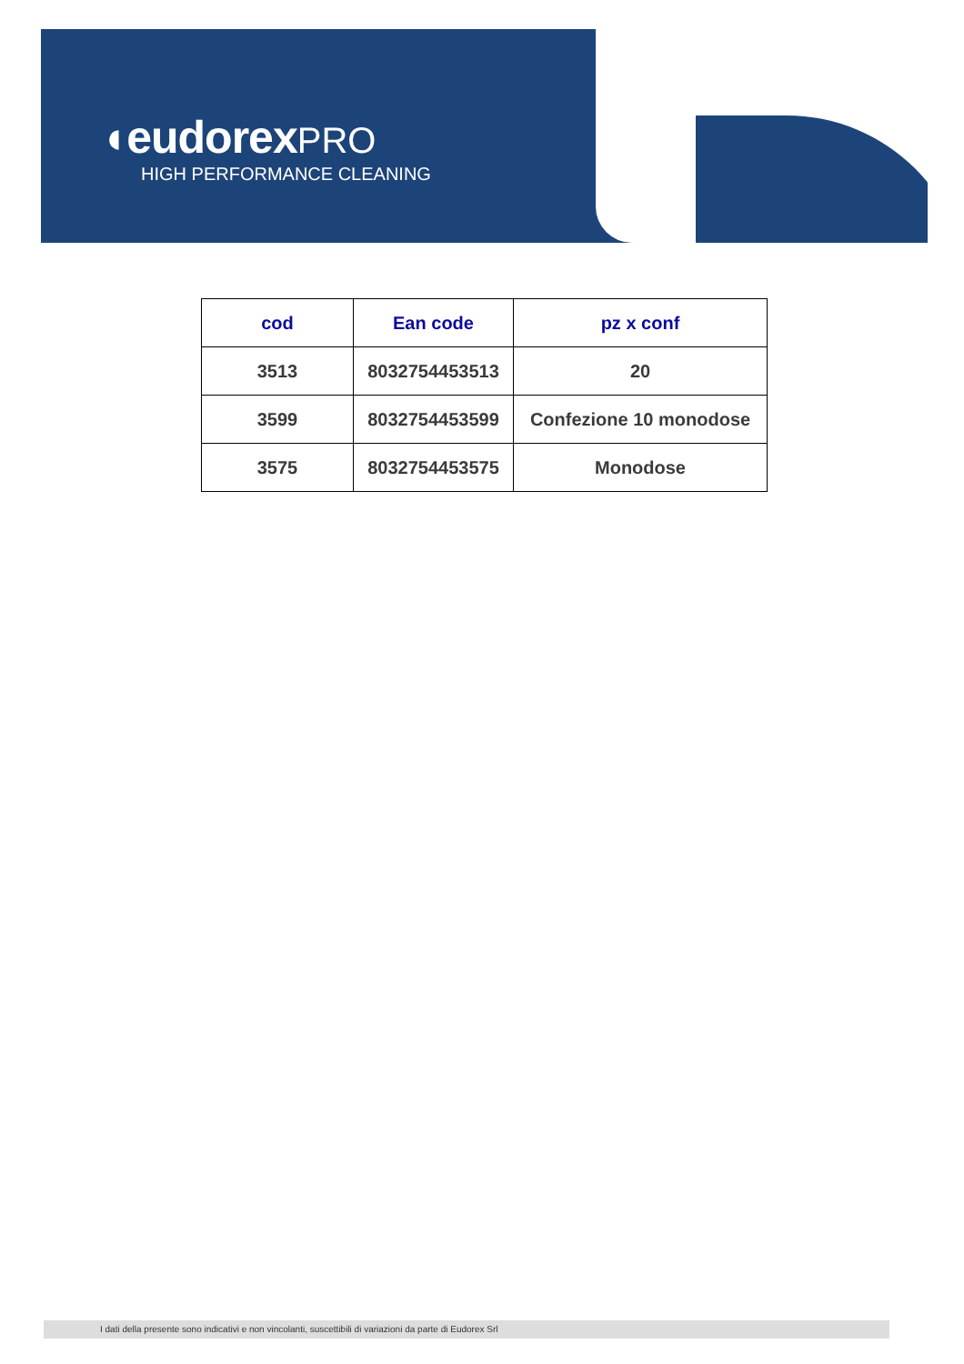◖eudorex PRO
HIGH PERFORMANCE CLEANING
| cod | Ean code | pz x conf |
| --- | --- | --- |
| 3513 | 8032754453513 | 20 |
| 3599 | 8032754453599 | Confezione 10 monodose |
| 3575 | 8032754453575 | Monodose |
I dati della presente sono indicativi e non vincolanti, suscettibili di variazioni da parte di Eudorex Srl